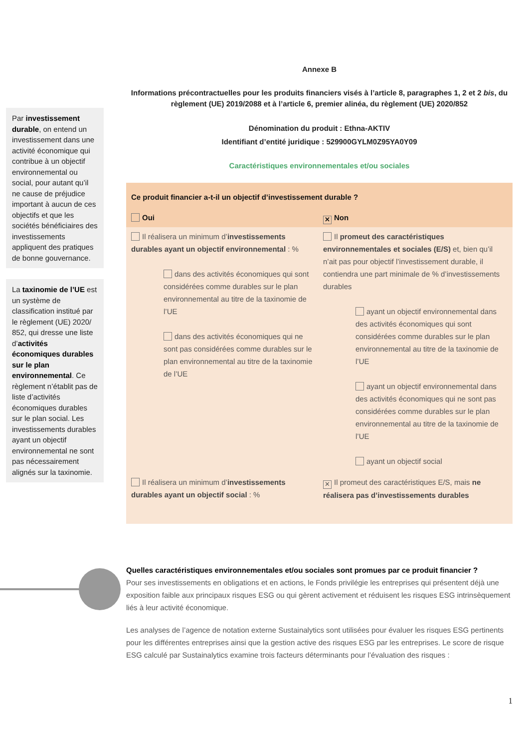Par investissement durable, on entend un investissement dans une activité économique qui contribue à un objectif environnemental ou social, pour autant qu’il ne cause de préjudice important à aucun de ces objectifs et que les sociétés bénéficiaires des investissements appliquent des pratiques de bonne gouvernance.
La taxinomie de l’UE est un système de classification institué par le règlement (UE) 2020/ 852, qui dresse une liste d’activités économiques durables sur le plan environnemental. Ce règlement n’établit pas de liste d’activités économiques durables sur le plan social. Les investissements durables ayant un objectif environnemental ne sont pas nécessairement alignés sur la taxinomie.
Annexe B
Informations précontractuelles pour les produits financiers visés à l’article 8, paragraphes 1, 2 et 2 bis, du règlement (UE) 2019/2088 et à l’article 6, premier alinéa, du règlement (UE) 2020/852
Dénomination du produit : Ethna-AKTIV
Identifiant d’entité juridique : 529900GYLM0Z95YA0Y09
Caractéristiques environnementales et/ou sociales
| Ce produit financier a-t-il un objectif d’investissement durable ? | |
| Oui | ✕ Non |
| Il réalisera un minimum d’ investissements durables ayant un objectif environnemental : % dans des activités économiques qui sont considérées comme durables sur le plan environnemental au titre de la taxinomie de l’UE dans des activités économiques qui ne sont pas considérées comme durables sur le plan environnemental au titre de la taxinomie de l’UE | Il promeut des caractéristiques environnementales et sociales (E/S) et, bien qu’il n’ait pas pour objectif l’investissement durable, il contiendra une part minimale de % d’investissements durables ayant un objectif environnemental dans des activités économiques qui sont considérées comme durables sur le plan environnemental au titre de la taxinomie de l’UE ayant un objectif environnemental dans des activités économiques qui ne sont pas considérées comme durables sur le plan environnemental au titre de la taxinomie de l’UE ayant un objectif social |
| Il réalisera un minimum d’ investissements durables ayant un objectif social : % | ✕ Il promeut des caractéristiques E/S, mais ne réalisera pas d’investissements durables |
Quelles caractéristiques environnementales et/ou sociales sont promues par ce produit financier ?
Pour ses investissements en obligations et en actions, le Fonds privilégie les entreprises qui présentent déjà une exposition faible aux principaux risques ESG ou qui gèrent activement et réduisent les risques ESG intrinsèquement liés à leur activité économique.
Les analyses de l’agence de notation externe Sustainalytics sont utilisées pour évaluer les risques ESG pertinents pour les différentes entreprises ainsi que la gestion active des risques ESG par les entreprises. Le score de risque ESG calculé par Sustainalytics examine trois facteurs déterminants pour l’évaluation des risques :
1